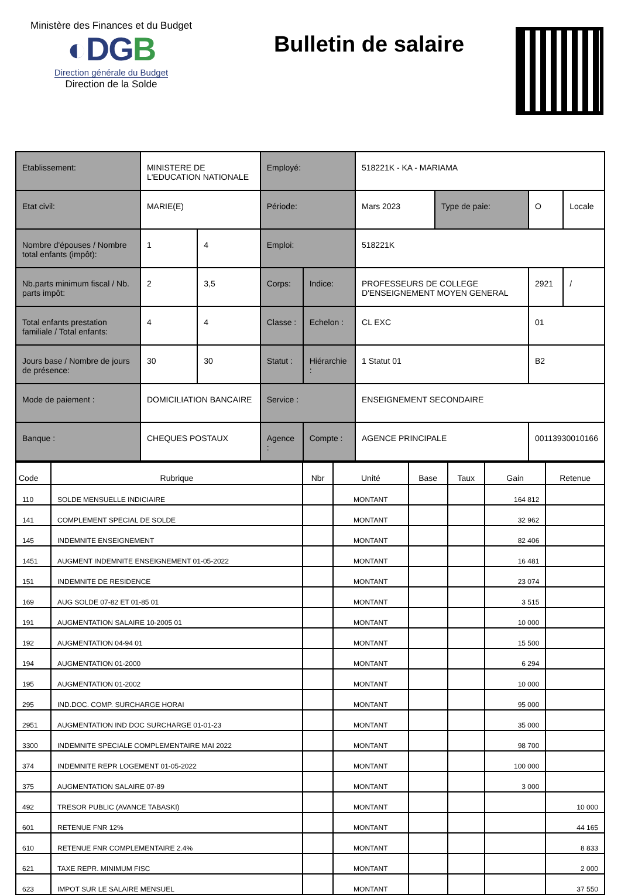Ministère des Finances et du Budget
◐DGB
Direction générale du Budget
Direction de la Solde
Bulletin de salaire
| Etablissement: | MINISTERE DE L'EDUCATION NATIONALE | | Employé: | | 518221K - KA - MARIAMA | | | |
| Etat civil: | MARIE(E) | | Période: | | Mars 2023 | Type de paie: | O | Locale |
| Nombre d'épouses / Nombre total enfants (impôt): | 1 | 4 | Emploi: | | 518221K | | | |
| Nb.parts minimum fiscal / Nb. parts impôt: | 2 | 3,5 | Corps: | Indice: | PROFESSEURS DE COLLEGE D'ENSEIGNEMENT MOYEN GENERAL | | 2921 | / |
| Total enfants prestation familiale / Total enfants: | 4 | 4 | Classe : | Echelon : | CL EXC | | 01 | |
| Jours base / Nombre de jours de présence: | 30 | 30 | Statut : | Hiérarchie : | 1 Statut 01 | | B2 | |
| Mode de paiement : | DOMICILIATION BANCAIRE | | Service : | | ENSEIGNEMENT SECONDAIRE | | | |
| Banque : | CHEQUES POSTAUX | | Agence : | Compte : | AGENCE PRINCIPALE | | 00113930010166 | |
| Code | Rubrique | Nbr | Unité | Base | Taux | Gain | Retenue |
| --- | --- | --- | --- | --- | --- | --- | --- |
| 110 | SOLDE MENSUELLE INDICIAIRE | | MONTANT | | | 164 812 | |
| 141 | COMPLEMENT SPECIAL DE SOLDE | | MONTANT | | | 32 962 | |
| 145 | INDEMNITE ENSEIGNEMENT | | MONTANT | | | 82 406 | |
| 1451 | AUGMENT INDEMNITE ENSEIGNEMENT 01-05-2022 | | MONTANT | | | 16 481 | |
| 151 | INDEMNITE DE RESIDENCE | | MONTANT | | | 23 074 | |
| 169 | AUG SOLDE 07-82 ET 01-85 01 | | MONTANT | | | 3 515 | |
| 191 | AUGMENTATION SALAIRE 10-2005 01 | | MONTANT | | | 10 000 | |
| 192 | AUGMENTATION 04-94 01 | | MONTANT | | | 15 500 | |
| 194 | AUGMENTATION 01-2000 | | MONTANT | | | 6 294 | |
| 195 | AUGMENTATION 01-2002 | | MONTANT | | | 10 000 | |
| 295 | IND.DOC. COMP. SURCHARGE HORAI | | MONTANT | | | 95 000 | |
| 2951 | AUGMENTATION IND DOC SURCHARGE 01-01-23 | | MONTANT | | | 35 000 | |
| 3300 | INDEMNITE SPECIALE COMPLEMENTAIRE MAI 2022 | | MONTANT | | | 98 700 | |
| 374 | INDEMNITE REPR LOGEMENT 01-05-2022 | | MONTANT | | | 100 000 | |
| 375 | AUGMENTATION SALAIRE 07-89 | | MONTANT | | | 3 000 | |
| 492 | TRESOR PUBLIC (AVANCE TABASKI) | | MONTANT | | | | 10 000 |
| 601 | RETENUE FNR 12% | | MONTANT | | | | 44 165 |
| 610 | RETENUE FNR COMPLEMENTAIRE 2.4% | | MONTANT | | | | 8 833 |
| 621 | TAXE REPR. MINIMUM FISC | | MONTANT | | | | 2 000 |
| 623 | IMPOT SUR LE SALAIRE MENSUEL | | MONTANT | | | | 37 550 |